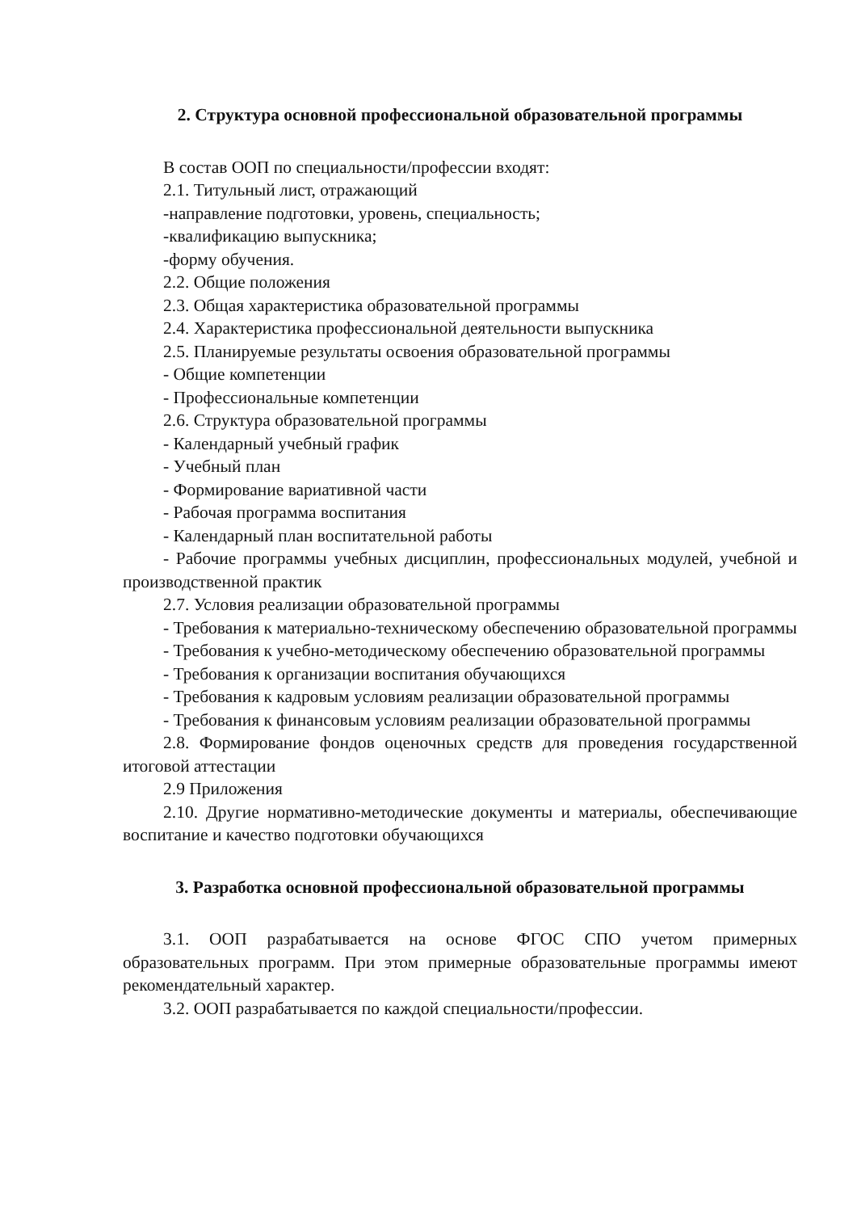2. Структура основной профессиональной образовательной программы
В состав ООП по специальности/профессии входят:
2.1. Титульный лист, отражающий
-направление подготовки, уровень, специальность;
-квалификацию выпускника;
-форму обучения.
2.2. Общие положения
2.3. Общая характеристика образовательной программы
2.4. Характеристика профессиональной деятельности выпускника
2.5. Планируемые результаты освоения образовательной программы
- Общие компетенции
- Профессиональные компетенции
2.6. Структура образовательной программы
- Календарный учебный график
- Учебный план
- Формирование вариативной части
- Рабочая программа воспитания
- Календарный план воспитательной работы
- Рабочие программы учебных дисциплин, профессиональных модулей, учебной и производственной практик
2.7. Условия реализации образовательной программы
- Требования к материально-техническому обеспечению образовательной программы
- Требования к учебно-методическому обеспечению образовательной программы
- Требования к организации воспитания обучающихся
- Требования к кадровым условиям реализации образовательной программы
- Требования к финансовым условиям реализации образовательной программы
2.8. Формирование фондов оценочных средств для проведения государственной итоговой аттестации
2.9 Приложения
2.10. Другие нормативно-методические документы и материалы, обеспечивающие воспитание и качество подготовки обучающихся
3. Разработка основной профессиональной образовательной программы
3.1. ООП разрабатывается на основе ФГОС СПО учетом примерных образовательных программ. При этом примерные образовательные программы имеют рекомендательный характер.
3.2. ООП разрабатывается по каждой специальности/профессии.